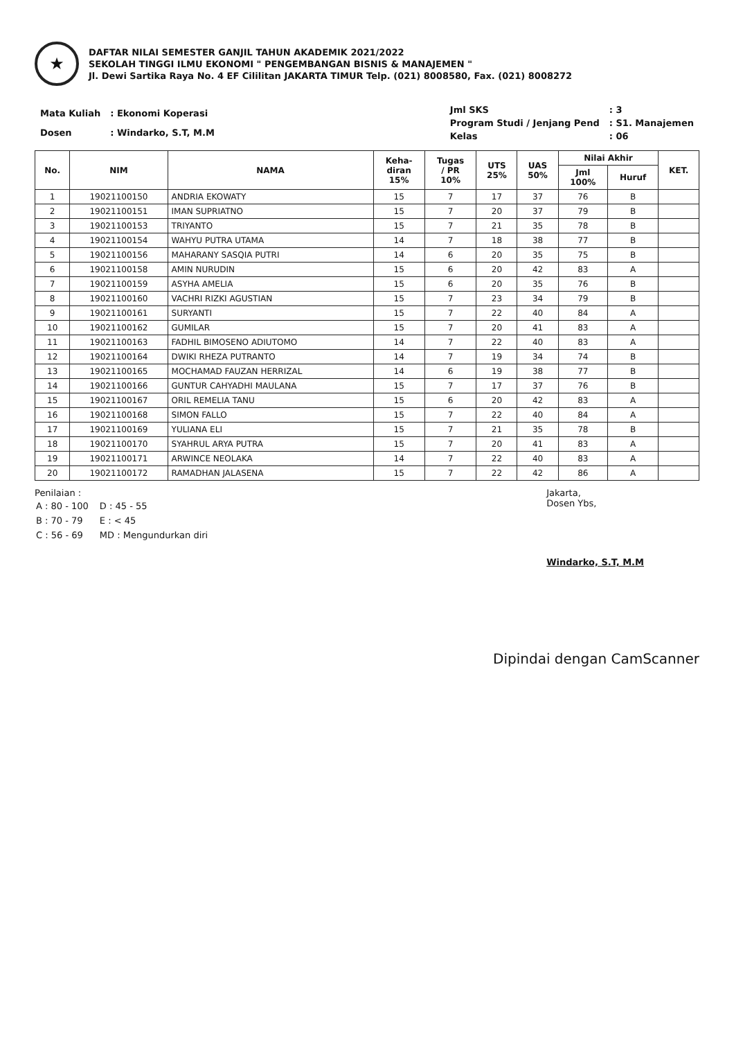★
DAFTAR NILAI SEMESTER GANJIL TAHUN AKADEMIK 2021/2022
SEKOLAH TINGGI ILMU EKONOMI " PENGEMBANGAN BISNIS & MANAJEMEN "
Jl. Dewi Sartika Raya No. 4 EF Cililitan JAKARTA TIMUR Telp. (021) 8008580, Fax. (021) 8008272
| Mata Kuliah | : Ekonomi Koperasi |
| Dosen | : Windarko, S.T, M.M |
| Jml SKS | : 3 |
| Program Studi / Jenjang Pend | : S1. Manajemen |
| Kelas | : 06 |
| No. | NIM | NAMA | Keha- diran 15% | Tugas / PR 10% | UTS 25% | UAS 50% | Nilai Akhir | | KET. |
| --- | --- | --- | --- | --- | --- | --- | --- | --- | --- |
| | | | | | | | Jml 100% | Huruf | |
| 1 | 19021100150 | ANDRIA EKOWATY | 15 | 7 | 17 | 37 | 76 | B | |
| 2 | 19021100151 | IMAN SUPRIATNO | 15 | 7 | 20 | 37 | 79 | B | |
| 3 | 19021100153 | TRIYANTO | 15 | 7 | 21 | 35 | 78 | B | |
| 4 | 19021100154 | WAHYU PUTRA UTAMA | 14 | 7 | 18 | 38 | 77 | B | |
| 5 | 19021100156 | MAHARANY SASQIA PUTRI | 14 | 6 | 20 | 35 | 75 | B | |
| 6 | 19021100158 | AMIN NURUDIN | 15 | 6 | 20 | 42 | 83 | A | |
| 7 | 19021100159 | ASYHA AMELIA | 15 | 6 | 20 | 35 | 76 | B | |
| 8 | 19021100160 | VACHRI RIZKI AGUSTIAN | 15 | 7 | 23 | 34 | 79 | B | |
| 9 | 19021100161 | SURYANTI | 15 | 7 | 22 | 40 | 84 | A | |
| 10 | 19021100162 | GUMILAR | 15 | 7 | 20 | 41 | 83 | A | |
| 11 | 19021100163 | FADHIL BIMOSENO ADIUTOMO | 14 | 7 | 22 | 40 | 83 | A | |
| 12 | 19021100164 | DWIKI RHEZA PUTRANTO | 14 | 7 | 19 | 34 | 74 | B | |
| 13 | 19021100165 | MOCHAMAD FAUZAN HERRIZAL | 14 | 6 | 19 | 38 | 77 | B | |
| 14 | 19021100166 | GUNTUR CAHYADHI MAULANA | 15 | 7 | 17 | 37 | 76 | B | |
| 15 | 19021100167 | ORIL REMELIA TANU | 15 | 6 | 20 | 42 | 83 | A | |
| 16 | 19021100168 | SIMON FALLO | 15 | 7 | 22 | 40 | 84 | A | |
| 17 | 19021100169 | YULIANA ELI | 15 | 7 | 21 | 35 | 78 | B | |
| 18 | 19021100170 | SYAHRUL ARYA PUTRA | 15 | 7 | 20 | 41 | 83 | A | |
| 19 | 19021100171 | ARWINCE NEOLAKA | 14 | 7 | 22 | 40 | 83 | A | |
| 20 | 19021100172 | RAMADHAN JALASENA | 15 | 7 | 22 | 42 | 86 | A | |
Penilaian :
| A : 80 - 100 | D : 45 - 55 |
| B : 70 - 79 | E : < 45 |
| C : 56 - 69 | MD : Mengundurkan diri |
Jakarta,
Dosen Ybs,
Windarko, S.T, M.M
Dipindai dengan CamScanner